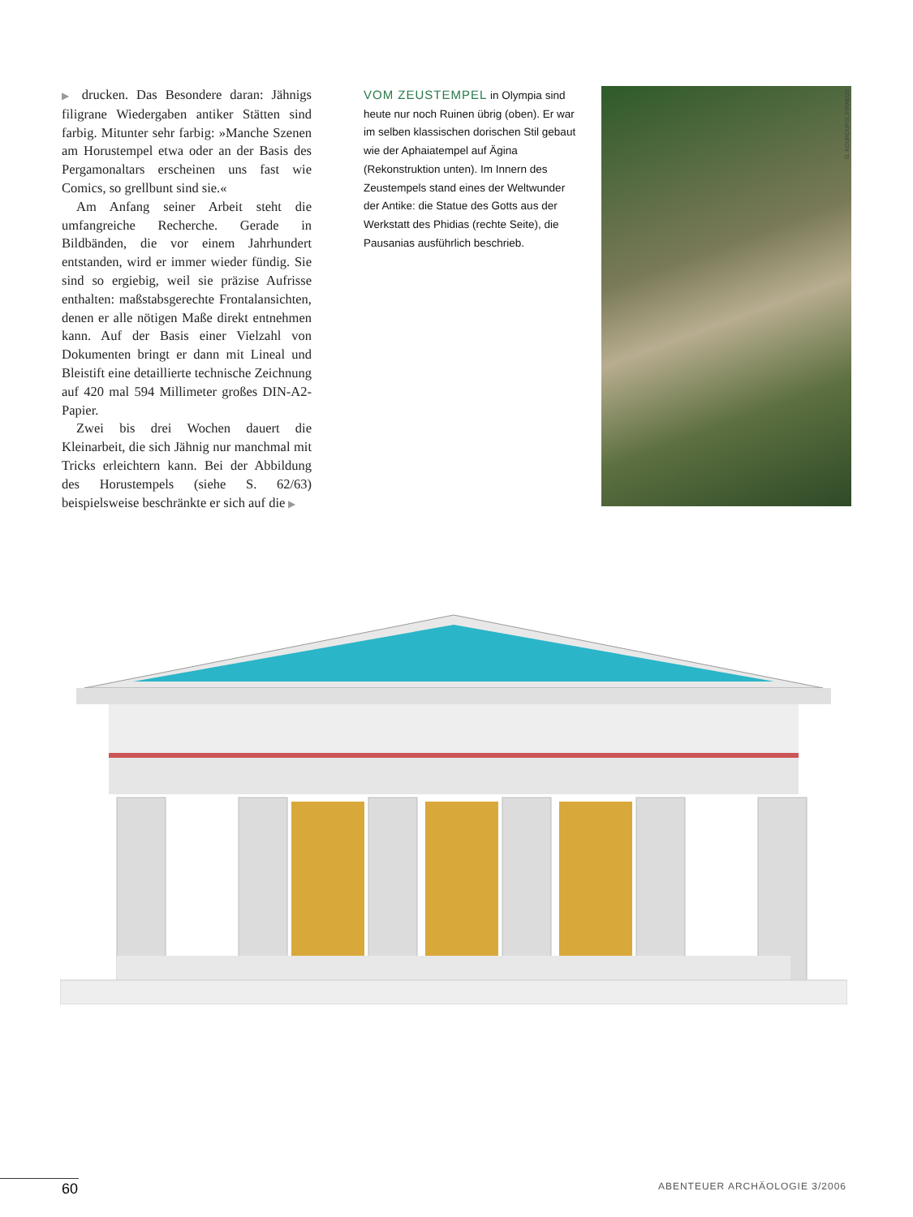▶ drucken. Das Besondere daran: Jähnigs filigrane Wiedergaben antiker Stätten sind farbig. Mitunter sehr farbig: »Manche Szenen am Horustempel etwa oder an der Basis des Pergamonaltars erscheinen uns fast wie Comics, so grellbunt sind sie.«
Am Anfang seiner Arbeit steht die umfangreiche Recherche. Gerade in Bildbänden, die vor einem Jahrhundert entstanden, wird er immer wieder fündig. Sie sind so ergiebig, weil sie präzise Aufrisse enthalten: maßstabsgerechte Frontalansichten, denen er alle nötigen Maße direkt entnehmen kann. Auf der Basis einer Vielzahl von Dokumenten bringt er dann mit Lineal und Bleistift eine detaillierte technische Zeichnung auf 420 mal 594 Millimeter großes DIN-A2-Papier.
Zwei bis drei Wochen dauert die Kleinarbeit, die sich Jähnig nur manchmal mit Tricks erleichtern kann. Bei der Abbildung des Horustempels (siehe S. 62/63) beispielsweise beschränkte er sich auf die ▶
VOM ZEUSTEMPEL in Olympia sind heute nur noch Ruinen übrig (oben). Er war im selben klassischen dorischen Stil gebaut wie der Aphaiatempel auf Ägina (Rekonstruktion unten). Im Innern des Zeustempels stand eines der Weltwunder der Antike: die Statue des Gotts aus der Werkstatt des Phidias (rechte Seite), die Pausanias ausführlich beschrieb.
G. KOUROUPIS, PIRAEUS
60 ABENTEUER ARCHÄOLOGIE 3/2006